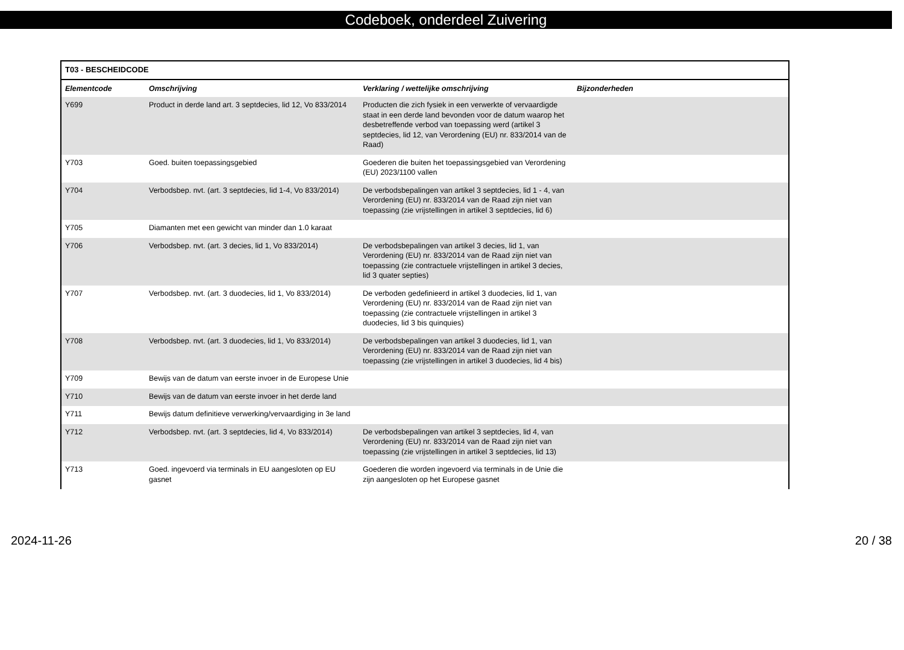Codeboek, onderdeel Zuivering
| T03 - BESCHEIDCODE | | | |
| --- | --- | --- | --- |
| Elementcode | Omschrijving | Verklaring / wettelijke omschrijving | Bijzonderheden |
| Y699 | Product in derde land art. 3 septdecies, lid 12, Vo 833/2014 | Producten die zich fysiek in een verwerkte of vervaardigde staat in een derde land bevonden voor de datum waarop het desbetreffende verbod van toepassing werd (artikel 3 septdecies, lid 12, van Verordening (EU) nr. 833/2014 van de Raad) | |
| Y703 | Goed. buiten toepassingsgebied | Goederen die buiten het toepassingsgebied van Verordening (EU) 2023/1100 vallen | |
| Y704 | Verbodsbep. nvt. (art. 3 septdecies, lid 1-4, Vo 833/2014) | De verbodsbepalingen van artikel 3 septdecies, lid 1 - 4, van Verordening (EU) nr. 833/2014 van de Raad zijn niet van toepassing (zie vrijstellingen in artikel 3 septdecies, lid 6) | |
| Y705 | Diamanten met een gewicht van minder dan 1.0 karaat | | |
| Y706 | Verbodsbep. nvt. (art. 3 decies, lid 1, Vo 833/2014) | De verbodsbepalingen van artikel 3 decies, lid 1, van Verordening (EU) nr. 833/2014 van de Raad zijn niet van toepassing (zie contractuele vrijstellingen in artikel 3 decies, lid 3 quater septies) | |
| Y707 | Verbodsbep. nvt. (art. 3 duodecies, lid 1, Vo 833/2014) | De verboden gedefinieerd in artikel 3 duodecies, lid 1, van Verordening (EU) nr. 833/2014 van de Raad zijn niet van toepassing (zie contractuele vrijstellingen in artikel 3 duodecies, lid 3 bis quinquies) | |
| Y708 | Verbodsbep. nvt. (art. 3 duodecies, lid 1, Vo 833/2014) | De verbodsbepalingen van artikel 3 duodecies, lid 1, van Verordening (EU) nr. 833/2014 van de Raad zijn niet van toepassing (zie vrijstellingen in artikel 3 duodecies, lid 4 bis) | |
| Y709 | Bewijs van de datum van eerste invoer in de Europese Unie | | |
| Y710 | Bewijs van de datum van eerste invoer in het derde land | | |
| Y711 | Bewijs datum definitieve verwerking/vervaardiging in 3e land | | |
| Y712 | Verbodsbep. nvt. (art. 3 septdecies, lid 4, Vo 833/2014) | De verbodsbepalingen van artikel 3 septdecies, lid 4, van Verordening (EU) nr. 833/2014 van de Raad zijn niet van toepassing (zie vrijstellingen in artikel 3 septdecies, lid 13) | |
| Y713 | Goed. ingevoerd via terminals in EU aangesloten op EU gasnet | Goederen die worden ingevoerd via terminals in de Unie die zijn aangesloten op het Europese gasnet | |
2024-11-26 20 / 38